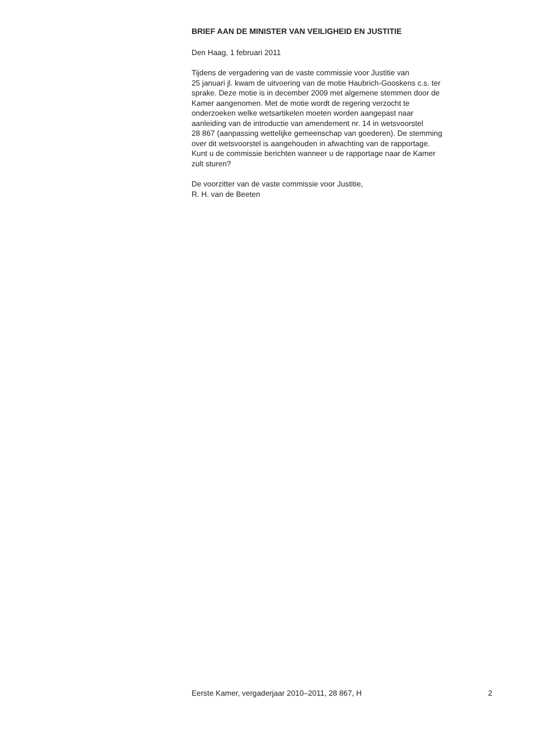BRIEF AAN DE MINISTER VAN VEILIGHEID EN JUSTITIE
Den Haag, 1 februari 2011
Tijdens de vergadering van de vaste commissie voor Justitie van
25 januari jl. kwam de uitvoering van de motie Haubrich-Gooskens c.s. ter
sprake. Deze motie is in december 2009 met algemene stemmen door de
Kamer aangenomen. Met de motie wordt de regering verzocht te
onderzoeken welke wetsartikelen moeten worden aangepast naar
aanleiding van de introductie van amendement nr. 14 in wetsvoorstel
28 867 (aanpassing wettelijke gemeenschap van goederen). De stemming
over dit wetsvoorstel is aangehouden in afwachting van de rapportage.
Kunt u de commissie berichten wanneer u de rapportage naar de Kamer
zult sturen?
De voorzitter van de vaste commissie voor Justitie,
R. H. van de Beeten
Eerste Kamer, vergaderjaar 2010–2011, 28 867, H 2